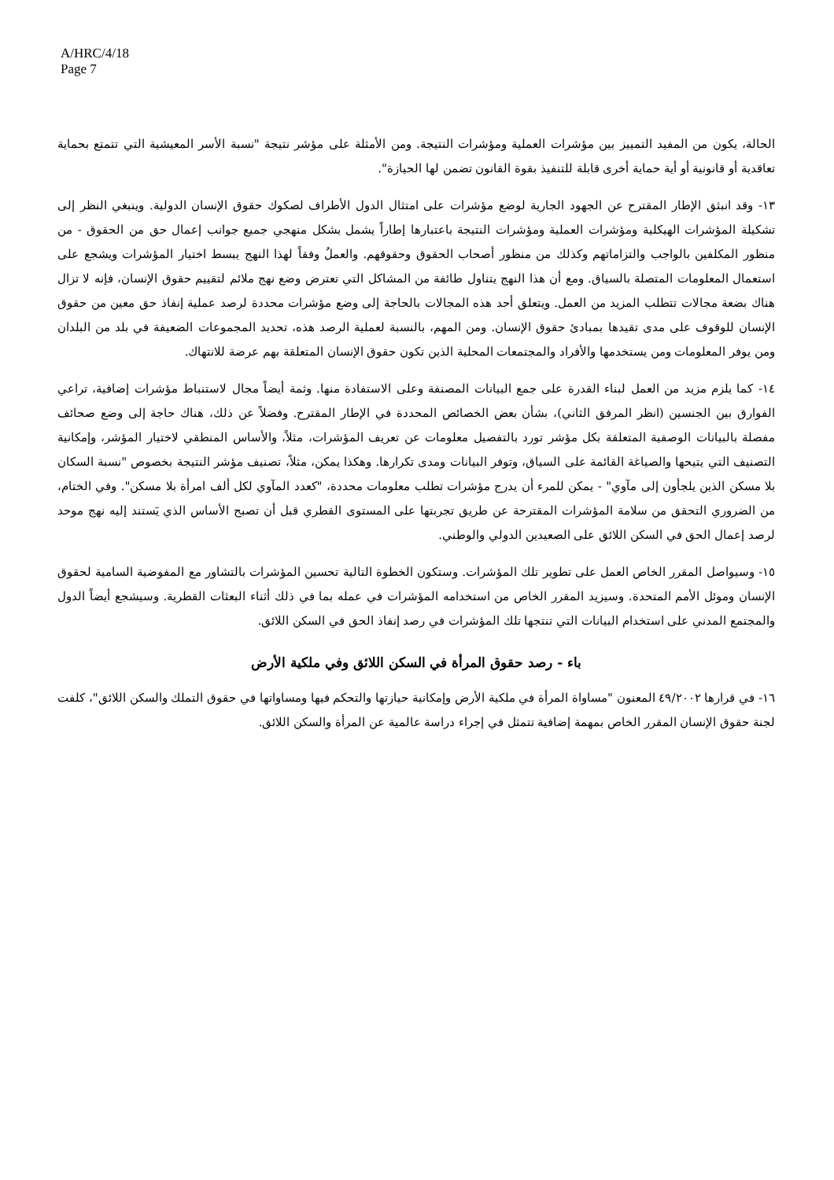A/HRC/4/18
Page 7
الحالة، يكون من المفيد التمييز بين مؤشرات العملية ومؤشرات النتيجة. ومن الأمثلة على مؤشر نتيجة "نسبة الأسر المعيشية التي تتمتع بحماية تعاقدية أو قانونية أو أية حماية أخرى قابلة للتنفيذ بقوة القانون تضمن لها الحيازة".
١٣- وقد انبثق الإطار المقترح عن الجهود الجارية لوضع مؤشرات على امتثال الدول الأطراف لصكوك حقوق الإنسان الدولية. وينبغي النظر إلى تشكيلة المؤشرات الهيكلية ومؤشرات العملية ومؤشرات النتيجة باعتبارها إطاراً يشمل بشكل منهجي جميع جوانب إعمال حق من الحقوق - من منظور المكلفين بالواجب والتزاماتهم وكذلك من منظور أصحاب الحقوق وحقوقهم. والعملُ وفقاً لهذا النهج يبسط اختيار المؤشرات ويشجع على استعمال المعلومات المتصلة بالسياق. ومع أن هذا النهج يتناول طائفة من المشاكل التي تعترض وضع نهج ملائم لتقييم حقوق الإنسان، فإنه لا تزال هناك بضعة مجالات تتطلب المزيد من العمل. ويتعلق أحد هذه المجالات بالحاجة إلى وضع مؤشرات محددة لرصد عملية إنفاذ حق معين من حقوق الإنسان للوقوف على مدى تقيدها بمبادئ حقوق الإنسان. ومن المهم، بالنسبة لعملية الرصد هذه، تحديد المجموعات الضعيفة في بلد من البلدان ومن يوفر المعلومات ومن يستخدمها والأفراد والمجتمعات المحلية الذين تكون حقوق الإنسان المتعلقة بهم عرضة للانتهاك.
١٤- كما يلزم مزيد من العمل لبناء القدرة على جمع البيانات المصنفة وعلى الاستفادة منها. وثمة أيضاً مجال لاستنباط مؤشرات إضافية، تراعي الفوارق بين الجنسين (انظر المرفق الثاني)، بشأن بعض الخصائص المحددة في الإطار المقترح. وفضلاً عن ذلك، هناك حاجة إلى وضع صحائف مفصلة بالبيانات الوصفية المتعلقة بكل مؤشر تورد بالتفصيل معلومات عن تعريف المؤشرات، مثلاً، والأساس المنطقي لاختيار المؤشر، وإمكانية التصنيف التي يتيحها والصياغة القائمة على السياق، وتوفر البيانات ومدى تكرارها. وهكذا يمكن، مثلاً، تصنيف مؤشر النتيجة بخصوص "نسبة السكان بلا مسكن الذين يلجأون إلى مآوي" - يمكن للمرء أن يدرج مؤشرات تطلب معلومات محددة، "كعدد المآوي لكل ألف امرأة بلا مسكن". وفي الختام، من الضروري التحقق من سلامة المؤشرات المقترحة عن طريق تجربتها على المستوى القطري قبل أن تصبح الأساس الذي يَستند إليه نهج موحد لرصد إعمال الحق في السكن اللائق على الصعيدين الدولي والوطني.
١٥- وسيواصل المقرر الخاص العمل على تطوير تلك المؤشرات. وستكون الخطوة التالية تحسين المؤشرات بالتشاور مع المفوضية السامية لحقوق الإنسان وموئل الأمم المتحدة. وسيزيد المقرر الخاص من استخدامه المؤشرات في عمله بما في ذلك أثناء البعثات القطرية. وسيشجع أيضاً الدول والمجتمع المدني على استخدام البيانات التي تنتجها تلك المؤشرات في رصد إنفاذ الحق في السكن اللائق.
باء - رصد حقوق المرأة في السكن اللائق وفي ملكية الأرض
١٦- في قرارها ٤٩/٢٠٠٢ المعنون "مساواة المرأة في ملكية الأرض وإمكانية حيازتها والتحكم فيها ومساواتها في حقوق التملك والسكن اللائق"، كلفت لجنة حقوق الإنسان المقرر الخاص بمهمة إضافية تتمثل في إجراء دراسة عالمية عن المرأة والسكن اللائق.